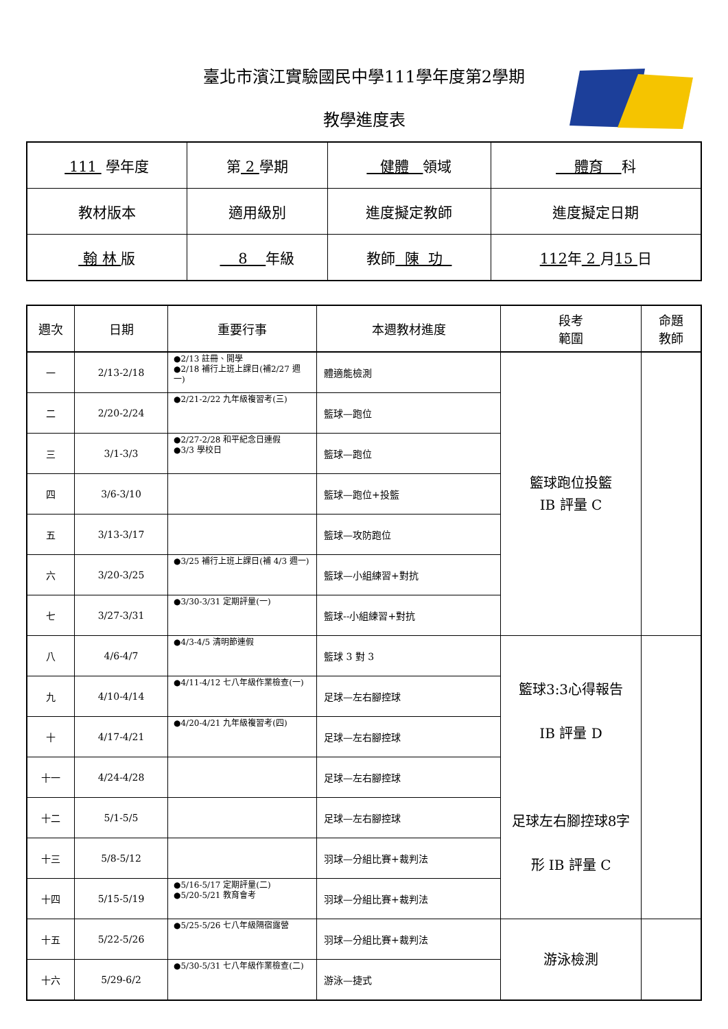臺北市濱江實驗國民中學111學年度第2學期
教學進度表
| 111 學年度 | 第 2 學期 | 健體 領域 | 體育 科 |
| 教材版本 | 適用級別 | 進度擬定教師 | 進度擬定日期 |
| 翰 林 版 | 8 年級 | 教師 陳 功 | 112 年 2 月 15 日 |
| 週次 | 日期 | 重要行事 | 本週教材進度 | 段考 範圍 | 命題 教師 |
| --- | --- | --- | --- | --- | --- |
| 一 | 2/13-2/18 | ●2/13 註冊、開學 ●2/18 補行上班上課日(補2/27 週一) | 體適能檢測 | 籃球跑位投籃 IB 評量 C | |
| 二 | 2/20-2/24 | ●2/21-2/22 九年級複習考(三) | 籃球—跑位 | | |
| 三 | 3/1-3/3 | ●2/27-2/28 和平紀念日連假 ●3/3 學校日 | 籃球—跑位 | | |
| 四 | 3/6-3/10 | | 籃球—跑位+投籃 | | |
| 五 | 3/13-3/17 | | 籃球—攻防跑位 | | |
| 六 | 3/20-3/25 | ●3/25 補行上班上課日(補 4/3 週一) | 籃球—小組練習+對抗 | | |
| 七 | 3/27-3/31 | ●3/30-3/31 定期評量(一) | 籃球--小組練習+對抗 | | |
| 八 | 4/6-4/7 | ●4/3-4/5 清明節連假 | 籃球 3 對 3 | 籃球3:3心得報告 IB 評量 D 足球左右腳控球8字 形 IB 評量 C | |
| 九 | 4/10-4/14 | ●4/11-4/12 七八年級作業檢查(一) | 足球—左右腳控球 | | |
| 十 | 4/17-4/21 | ●4/20-4/21 九年級複習考(四) | 足球—左右腳控球 | | |
| 十一 | 4/24-4/28 | | 足球—左右腳控球 | | |
| 十二 | 5/1-5/5 | | 足球—左右腳控球 | | |
| 十三 | 5/8-5/12 | | 羽球—分組比賽+裁判法 | | |
| 十四 | 5/15-5/19 | ●5/16-5/17 定期評量(二) ●5/20-5/21 教育會考 | 羽球—分組比賽+裁判法 | | |
| 十五 | 5/22-5/26 | ●5/25-5/26 七八年級隔宿露營 | 羽球—分組比賽+裁判法 | 游泳檢測 | |
| 十六 | 5/29-6/2 | ●5/30-5/31 七八年級作業檢查(二) | 游泳—捷式 | | |